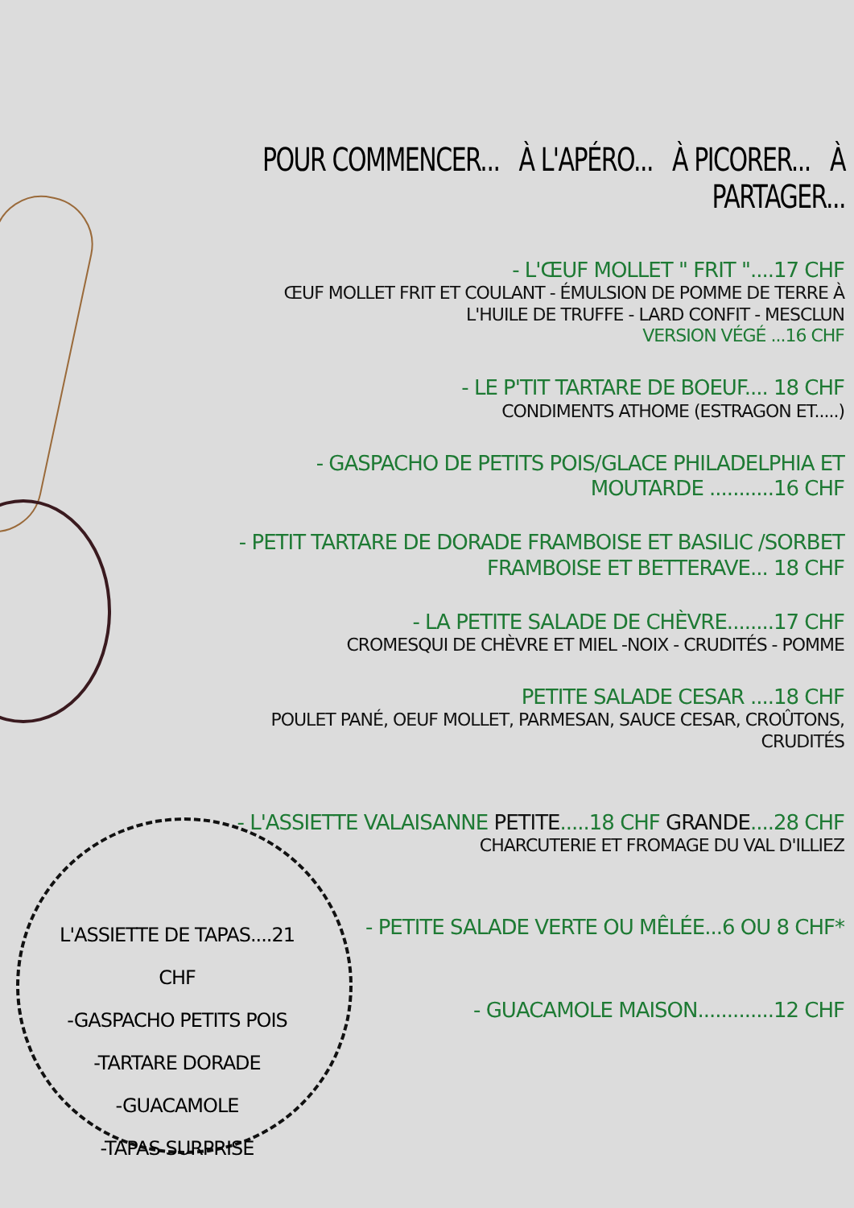POUR COMMENCER... À L'APÉRO... À PICORER... À PARTAGER...
- L'ŒUF MOLLET " FRIT "....17 CHF
ŒUF MOLLET FRIT ET COULANT - ÉMULSION DE POMME DE TERRE À L'HUILE DE TRUFFE - LARD CONFIT - MESCLUN
VERSION VÉGÉ ...16 CHF
- LE P'TIT TARTARE DE BOEUF.... 18 CHF
CONDIMENTS ATHOME (ESTRAGON ET.....)
- GASPACHO DE PETITS POIS/GLACE PHILADELPHIA ET MOUTARDE ...........16 CHF
- PETIT TARTARE DE DORADE FRAMBOISE ET BASILIC /SORBET FRAMBOISE ET BETTERAVE... 18 CHF
- LA PETITE SALADE DE CHÈVRE........17 CHF
CROMESQUI DE CHÈVRE ET MIEL -NOIX - CRUDITÉS - POMME
PETITE SALADE CESAR ....18 CHF
POULET PANÉ, OEUF MOLLET, PARMESAN, SAUCE CESAR, CROÛTONS, CRUDITÉS
- L'ASSIETTE VALAISANNE PETITE.....18 CHF GRANDE....28 CHF
CHARCUTERIE ET FROMAGE DU VAL D'ILLIEZ
- PETITE SALADE VERTE OU MÊLÉE...6 OU 8 CHF*
- GUACAMOLE MAISON.............12 CHF
L'ASSIETTE DE TAPAS....21 CHF
-GASPACHO PETITS POIS
-TARTARE DORADE
-GUACAMOLE
-TAPAS SURPRISE